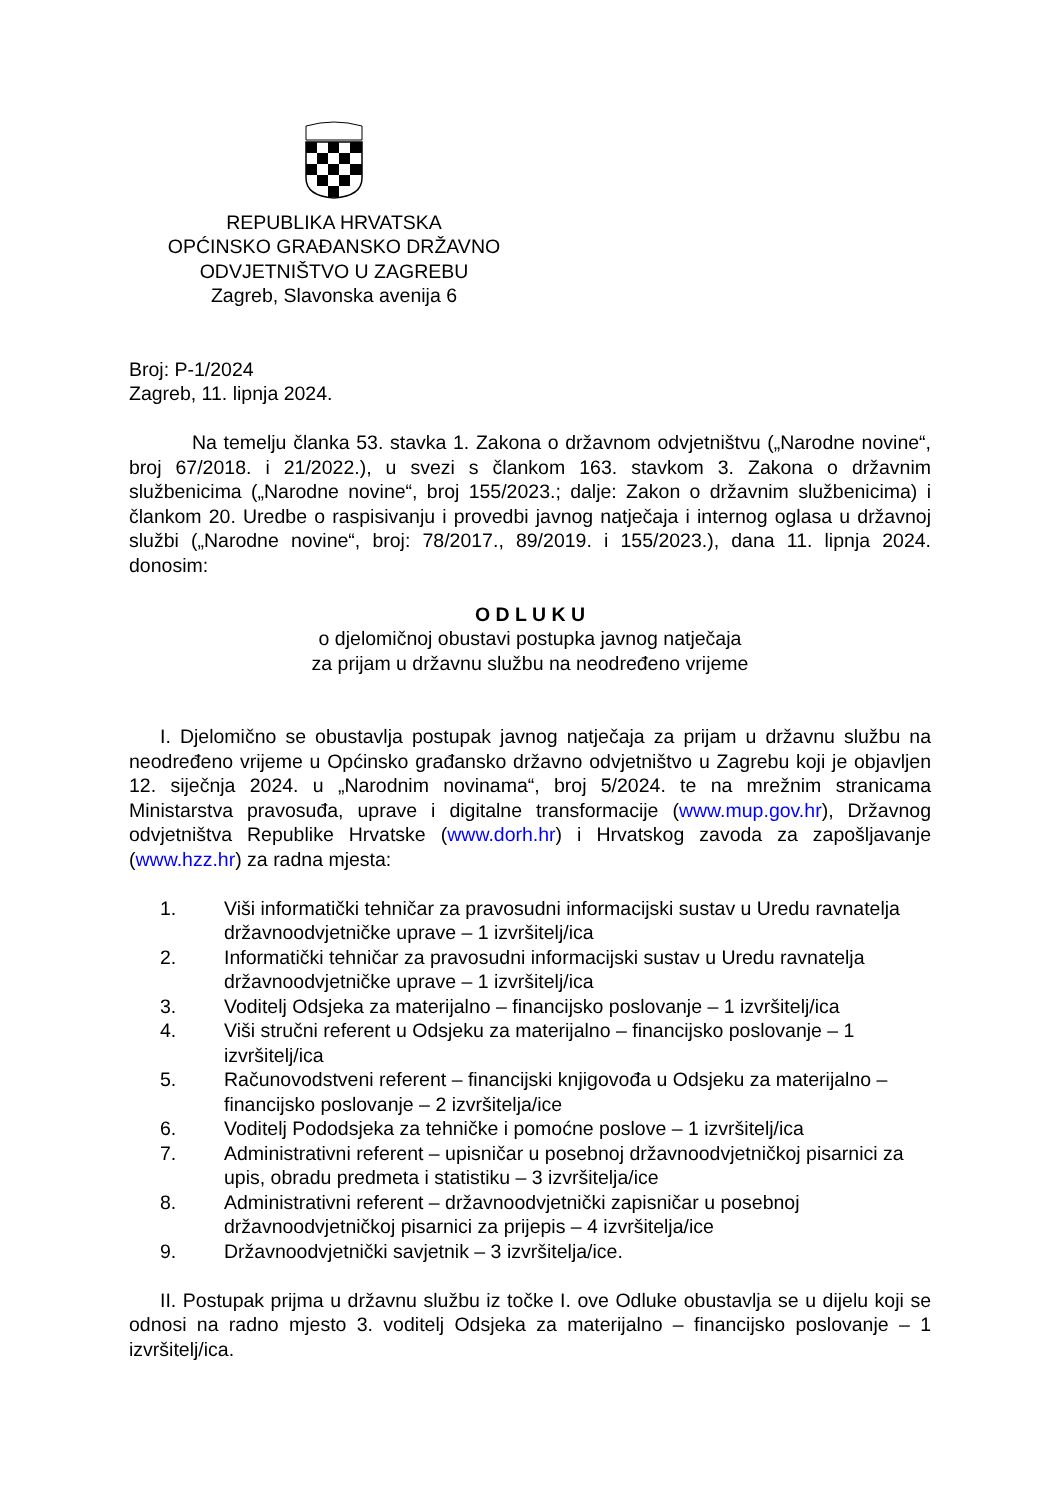REPUBLIKA HRVATSKA
OPĆINSKO GRAĐANSKO DRŽAVNO
ODVJETNIŠTVO U ZAGREBU
Zagreb, Slavonska avenija 6
Broj: P-1/2024
Zagreb, 11. lipnja 2024.
Na temelju članka 53. stavka 1. Zakona o državnom odvjetništvu („Narodne novine“, broj 67/2018. i 21/2022.), u svezi s člankom 163. stavkom 3. Zakona o državnim službenicima („Narodne novine“, broj 155/2023.; dalje: Zakon o državnim službenicima) i člankom 20. Uredbe o raspisivanju i provedbi javnog natječaja i internog oglasa u državnoj službi („Narodne novine“, broj: 78/2017., 89/2019. i 155/2023.), dana 11. lipnja 2024. donosim:
O D L U K U
o djelomičnoj obustavi postupka javnog natječaja
za prijam u državnu službu na neodređeno vrijeme
I. Djelomično se obustavlja postupak javnog natječaja za prijam u državnu službu na neodređeno vrijeme u Općinsko građansko državno odvjetništvo u Zagrebu koji je objavljen 12. siječnja 2024. u „Narodnim novinama“, broj 5/2024. te na mrežnim stranicama Ministarstva pravosuđa, uprave i digitalne transformacije (www.mup.gov.hr), Državnog odvjetništva Republike Hrvatske (www.dorh.hr) i Hrvatskog zavoda za zapošljavanje (www.hzz.hr) za radna mjesta:
1. Viši informatički tehničar za pravosudni informacijski sustav u Uredu ravnatelja državnoodvjetničke uprave – 1 izvršitelj/ica
2. Informatički tehničar za pravosudni informacijski sustav u Uredu ravnatelja državnoodvjetničke uprave – 1 izvršitelj/ica
3. Voditelj Odsjeka za materijalno – financijsko poslovanje – 1 izvršitelj/ica
4. Viši stručni referent u Odsjeku za materijalno – financijsko poslovanje – 1 izvršitelj/ica
5. Računovodstveni referent – financijski knjigovođa u Odsjeku za materijalno – financijsko poslovanje – 2 izvršitelja/ice
6. Voditelj Pododsjeka za tehničke i pomoćne poslove – 1 izvršitelj/ica
7. Administrativni referent – upisničar u posebnoj državnoodvjetničkoj pisarnici za upis, obradu predmeta i statistiku – 3 izvršitelja/ice
8. Administrativni referent – državnoodvjetnički zapisničar u posebnoj državnoodvjetničkoj pisarnici za prijepis – 4 izvršitelja/ice
9. Državnoodvjetnički savjetnik – 3 izvršitelja/ice.
II. Postupak prijma u državnu službu iz točke I. ove Odluke obustavlja se u dijelu koji se odnosi na radno mjesto 3. voditelj Odsjeka za materijalno – financijsko poslovanje – 1 izvršitelj/ica.